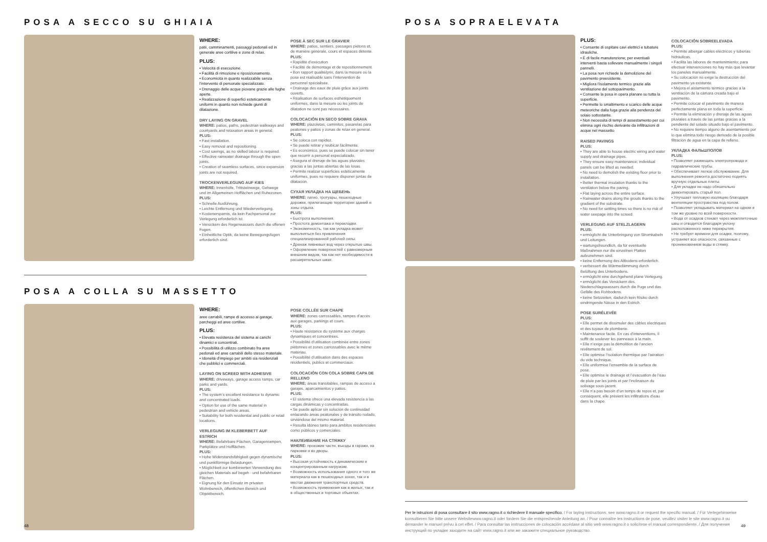POSA A SECCO SU GHIAIA
WHERE:
patii, camminamenti, passaggi pedonali ed in generale aree cortilive e zone di relax.
PLUS:
• Velocità di esecuzione.
• Facilità di rimozione e riposizionamento.
• Economicità in quanto realizzabile senza l’intervento di personale specializzato.
• Drenaggio delle acque piovane grazie alle fughe aperte.
• Realizzazione di superfici esteticamente uniformi in quanto non richiede giunti di dilatazione.
DRY LAYING ON GRAVEL
WHERE: patios, paths, pedestrian walkways and courtyards and relaxation areas in general.
PLUS:
• Fast installation.
• Easy removal and repositioning.
• Cost savings, as no skilled labour is required.
• Effective rainwater drainage through the open joints.
• Creation of seamless surfaces, since expansion joints are not required.
TROCKENVERLEGUNG AUF KIES
WHERE: Innenhöfe, Trittsteinwege, Gehwege und im Allgemeinen Hofflächen und Ruhezonen.
PLUS:
• Schnelle Ausführung.
• Leichte Entfernung und Wiederverlegung.
• Kostenersparnis, da kein Fachpersonal zur Verlegung erforderlich ist.
• Versickern des Regenwassers durch die offenen Fugen.
• Einheitliche Optik, da keine Bewegungsfugen erforderlich sind.
POSE À SEC SUR LE GRAVIER
WHERE: patios, sentiers, passages piétons et, de manière générale, cours et espaces détente.
PLUS:
• Rapidité d’exécution
• Facilité de démontage et de repositionnement.
• Bon rapport qualité/prix, dans la mesure où la pose est réalisable sans l’intervention de personnel spécialisée.
• Drainage des eaux de pluie grâce aux joints ouverts.
• Réalisation de surfaces esthétiquement uniformes, dans la mesure où les joints de dilatation ne sont pas nécessaires.
COLOCACIÓN EN SECO SOBRE GRAVA
WHERE: plazoletas, caminitos, pasarelas para peatones y patios y zonas de relax en general.
PLUS:
• Se coloca con rapidez.
• Se puede retirar y reubicar fácilmente.
• Es económico, pues se puede colocar sin tener que recurrir a personal especializado.
• Asegura el drenaje de las aguas pluviales gracias a las juntas abiertas de las losas.
• Permite realizar superficies estéticamente uniformes, pues no requiere disponer juntas de dilatación.
СУХАЯ УКЛАДКА НА ЩЕБЕНЬ
WHERE: патио, тротуары, пешеходные дорожки, прилегающие территории зданий и зоны отдыха.
PLUS:
• Быстрота выполнения.
• Простота демонтажа и перекладки.
• Экономичность, так как укладка может выполняться без привлечения специализированной рабочей силы.
• Дренаж ливневых вод через открытые швы.
• Оформление поверхностей с равномерным внешним видом, так как нет необходимости в расширительных швах.
POSA A COLLA SU MASSETTO
WHERE:
aree carrabili, rampe di accesso ai garage, parcheggi ed aree cortilive.
PLUS:
• Elevata resistenza del sistema ai carichi dinamici e concentrati.
• Possibilità di utilizzo combinato fra aree pedonali ed aree carrabili dello stesso materiale.
• Idoneità d’impiego per ambiti sia residenziali che pubblici e commerciali.
LAYING ON SCREED WITH ADHESIVE
WHERE: driveways, garage access ramps, car parks and yards.
PLUS:
• The system’s excellent resistance to dynamic and concentrated loads.
• Option for use of the same material in pedestrian and vehicle areas.
• Suitability for both residential and public or retail locations.
VERLEGUNG IM KLEBERBETT AUF ESTRICH
WHERE: Befahrbare Flächen, Garagenrampen, Parkplätze und Hofflächen.
PLUS:
• Hohe Widerstandsfähigkeit gegen dynamische und punktförmige Belastungen.
• Möglichkeit zur kombinierten Verwendung des gleichen Materials auf begeh - und befahrbaren Flächen.
• Eignung für den Einsatz im privaten Wohnbereich, öffentlichen Bereich und Objektbereich.
POSE COLLÉE SUR CHAPE
WHERE: zones carrossables, rampes d’accès aux garages, parkings et cours.
PLUS:
• Haute résistance du système aux charges dynamiques et concentrées.
• Possibilité d’utilisation combinée entre zones piétonnes et zones carrossables avec le même matériau.
• Possibilité d’utilisation dans des espaces résidentiels, publics et commerciaux.
COLOCACIÓN CON COLA SOBRE CAPA DE RELLENO
WHERE: áreas transitables, rampas de acceso a garajes, aparcamientos y patios.
PLUS:
• El sistema ofrece una elevada resistencia a las cargas dinámicas y concentradas.
• Se puede aplicar sin solución de continuidad enlazando áreas peatonales y de tránsito rodado, sirviéndose del mismo material.
• Resulta idóneo tanto para ámbitos residenciales como públicos y comerciales.
НАКЛЕИВАНИЕ НА СТЯЖКУ
WHERE: проезжие части, въезды в гаражи, на парковки и во дворы.
PLUS:
• Высокая устойчивость к динамическим и концентрированным нагрузкам.
• Возможность использования одного и того же материала как в пешеходных зонах, так и в местах движения транспортных средств.
• Возможность применения как в жилых, так и в общественных и торговых объектах.
48
POSA SOPRAELEVATA
PLUS:
• Consente di ospitare cavi elettrici e tubature idrauliche.
• È di facile manutenzione; per eventuali interventi basta sollevare manualmente i singoli pannelli.
• La posa non richiede la demolizione del pavimento preesistente.
• Migliora l’isolamento termico grazie alla ventilazione del sottopavimento.
• Consente la posa in opera planare su tutta la superficie.
• Permette lo smaltimento e scarico delle acque meteoriche dalla fuga grazie alla pendenza del solaio sottostante.
• Non necessita di tempi di assestamento per cui elimina ogni rischio derivante da infiltrazioni di acque nel massetto.
RAISED PAVINGS
PLUS:
• They are able to house electric wiring and water supply and drainage pipes.
• They ensure easy maintenance; individual panels can be lifted as needed.
• No need to demolish the existing floor prior to installation.
• Better thermal insulation thanks to the ventilation below the paving.
• Flat laying across the entire surface.
• Rainwater drains along the grouts thanks to the gradient of the substrate.
• No need for settling times so there is no risk of water seepage into the screed.
VERLEGUNG AUF STELZLAGERN
PLUS:
• ermöglicht die Unterbringung von Stromkabeln und Leitungen.
• wartungsfreundlich, da für eventuelle Maßnahmen nur die einzelnen Platten aufzunehmen sind.
• keine Entfernung des Altbodens erforderlich.
• verbessert die Wärmedämmung durch Belüftung des Unterbodens.
• ermöglicht eine durchgehend plane Verlegung.
• ermöglicht das Versickern des. Niederschlagswassers durch die Fuge und das Gefälle des Rohbodens.
• keine Setzzeiten, dadurch kein Risiko durch eindringende Nässe in den Estrich.
POSE SURÉLEVÉE
PLUS:
• Elle permet de dissimuler des câbles électriques et des tuyaux de plomberie.
• Maintenance facile. En cas d’interventions, il suffit de soulever les panneaux à la main.
• Elle n’exige pas la démolition de l’ancien revêtement de sol.
• Elle optimise l’isolation thermique par l’aération du vide technique.
• Elle uniformise l’ensemble de la surface de pose.
• Elle optimise le drainage et l’évacuation de l’eau de pluie par les joints et par l’inclinaison du solivage sous-jacent.
• Elle n’a pas besoin d’un temps de repos et, par conséquent, elle prévient les infiltrations d’eau dans la chape.
COLOCACIÓN SOBREELEVADA
PLUS:
• Permite albergar cables eléctricos y tuberías hidráulicas.
• Facilita las labores de mantenimiento; para efectuar intervenciones no hay más que levantar los paneles manualmente.
• Su colocación no exige la destrucción del pavimento ya existente.
• Mejora el aislamiento térmico gracias a la ventilación de la cámara creada bajo el pavimento.
• Permite colocar el pavimento de manera perfectamente plana en toda la superficie.
• Permite la eliminación y drenaje de las aguas pluviales a través de las juntas gracias a la pendiente del solado situado bajo el pavimento.
• No requiere tiempo alguno de asentamiento por lo que elimina todo riesgo derivado de la posible filtración de agua en la capa de relleno.
УКЛАДКА ФАЛЬШПОЛОВ
PLUS:
• Позволяет размещать электропровода и гидравлические трубы.
• Обеспечивает легкое обслуживание. Для выполнения ремонта достаточно поднять вручную отдельные плиты.
• Для укладки не надо обязательно демонтировать старый пол.
• Улучшает тепловую изоляцию благодаря вентиляции пространства под полом.
• Позволяет укладывать материал на одном и том же уровне по всей поверхности.
• Вода от осадков стекает через межплиточные швы и отводится благодаря уклону расположенного ниже перекрытия.
• Не требует времени для осадки, поэтому, устраняет все опасности, связанные с проникновением воды в стяжку.
Per le istruzioni di posa consultare il sito www.ragno.it o richiedere il manuale specifico. / For laying instructions, see www.ragno.it or request the specific manual. / Für Verlegehinweise konsultieren Sie bitte unsere Websitewww.ragno.it oder fordern Sie die entsprechende Anleitung an. / Pour connaître les instructions de pose, veuillez visiter le site www.ragno.it ou demander le manuel prévu à cet effet. / Para consultar las instrucciones de colocación accédase al sitio web www.ragno.it o solicítese el manual correspondiente. / Для получения инструкций по укладке заходите на сайт www.ragno.it или же закажите специальное руководство.
49